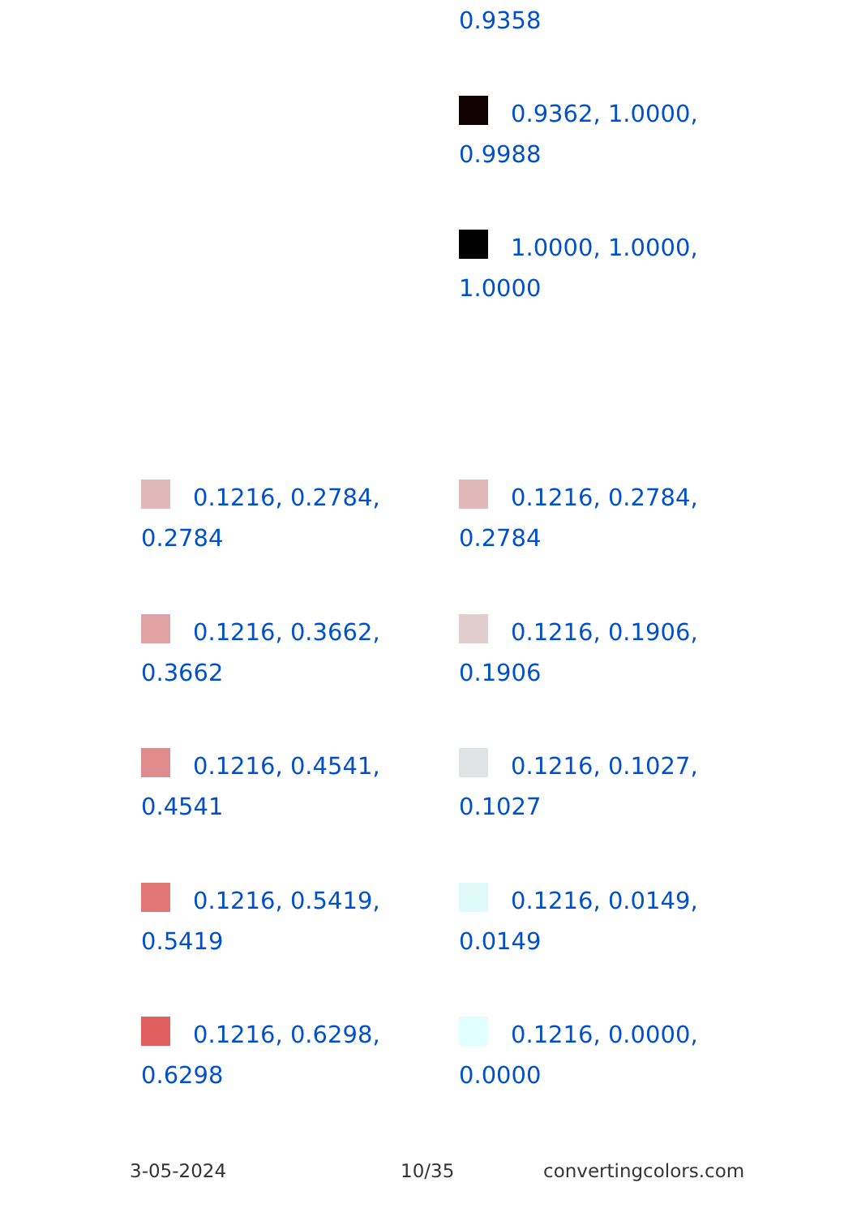0.9358
0.9362, 1.0000, 0.9988
1.0000, 1.0000, 1.0000
0.1216, 0.2784, 0.2784
0.1216, 0.2784, 0.2784
0.1216, 0.3662, 0.3662
0.1216, 0.1906, 0.1906
0.1216, 0.4541, 0.4541
0.1216, 0.1027, 0.1027
0.1216, 0.5419, 0.5419
0.1216, 0.0149, 0.0149
0.1216, 0.6298, 0.6298
0.1216, 0.0000, 0.0000
3-05-2024 10/35 convertingcolors.com